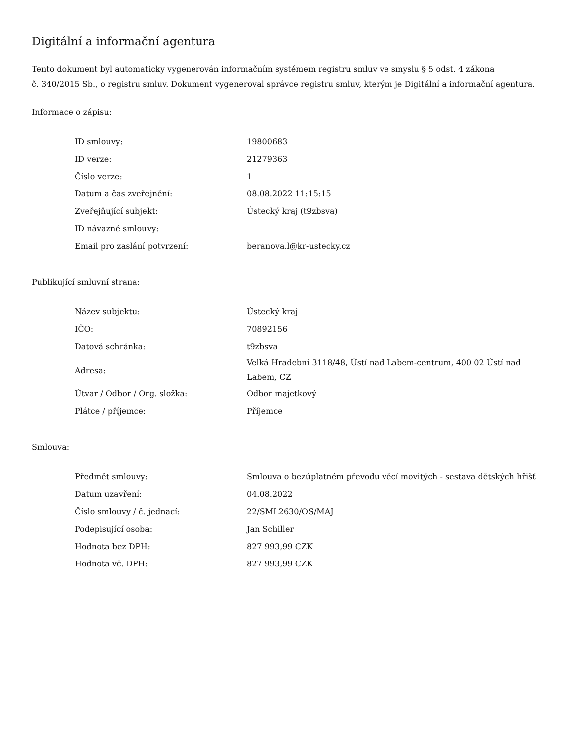Digitální a informační agentura
Tento dokument byl automaticky vygenerován informačním systémem registru smluv ve smyslu § 5 odst. 4 zákona
č. 340/2015 Sb., o registru smluv. Dokument vygeneroval správce registru smluv, kterým je Digitální a informační agentura.
Informace o zápisu:
| ID smlouvy: | 19800683 |
| ID verze: | 21279363 |
| Číslo verze: | 1 |
| Datum a čas zveřejnění: | 08.08.2022 11:15:15 |
| Zveřejňující subjekt: | Ústecký kraj (t9zbsva) |
| ID návazné smlouvy: | |
| Email pro zaslání potvrzení: | beranova.l@kr-ustecky.cz |
Publikující smluvní strana:
| Název subjektu: | Ústecký kraj |
| IČO: | 70892156 |
| Datová schránka: | t9zbsva |
| Adresa: | Velká Hradební 3118/48, Ústí nad Labem-centrum, 400 02 Ústí nad Labem, CZ |
| Útvar / Odbor / Org. složka: | Odbor majetkový |
| Plátce / příjemce: | Příjemce |
Smlouva:
| Předmět smlouvy: | Smlouva o bezúplatném převodu věcí movitých - sestava dětských hřišť |
| Datum uzavření: | 04.08.2022 |
| Číslo smlouvy / č. jednací: | 22/SML2630/OS/MAJ |
| Podepisující osoba: | Jan Schiller |
| Hodnota bez DPH: | 827 993,99 CZK |
| Hodnota vč. DPH: | 827 993,99 CZK |